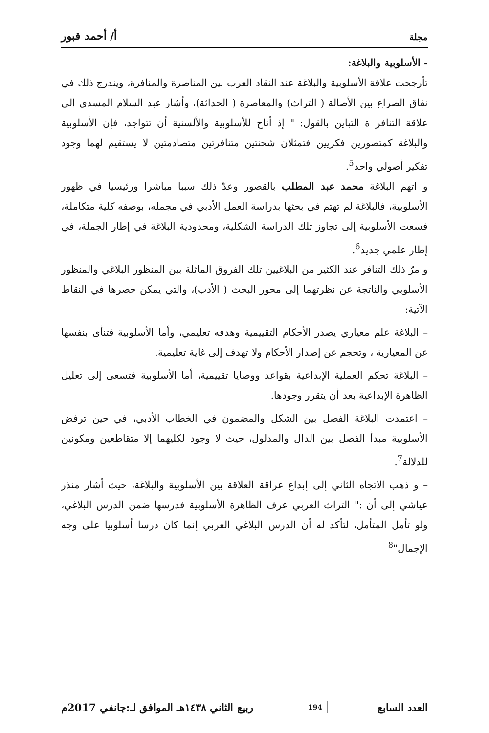مجلة أ/ أحمد قبور
- الأسلوبية والبلاغة:
تأرجحت علاقة الأسلوبية والبلاغة عند النقاد العرب بين المناصرة والمنافرة، ويندرج ذلك في نفاق الصراع بين الأصالة ( التراث) والمعاصرة ( الحداثة)، وأشار عبد السلام المسدي إلى علاقة التنافر ة التباين بالقول: " إذ أتاح للأسلوبية والألسنية أن تتواجد، فإن الأسلوبية والبلاغة كمتصورين فكريين فتمثلان شحنتين متنافرتين متصادمتين لا يستقيم لهما وجود تفكير أصولي واحد<sup>5</sup>.
و اتهم البلاغة محمد عبد المطلب بالقصور وعدّ ذلك سببا مباشرا ورئيسيا في ظهور الأسلوبية، فالبلاغة لم تهتم في بحثها بدراسة العمل الأدبي في مجمله، بوصفه كلية متكاملة، فسعت الأسلوبية إلى تجاوز تلك الدراسة الشكلية، ومحدودية البلاغة في إطار الجملة، في إطار علمي جديد<sup>6</sup>.
و مرّ ذلك التنافر عند الكثير من البلاغيين تلك الفروق الماثلة بين المنظور البلاغي والمنظور الأسلوبي والناتجة عن نظرتهما إلى محور البحث ( الأدب)، والتي يمكن حصرها في النقاط الآتية:
– البلاغة علم معياري يصدر الأحكام التقييمية وهدفه تعليمي، وأما الأسلوبية فتنأى بنفسها عن المعيارية ، وتحجم عن إصدار الأحكام ولا تهدف إلى غاية تعليمية.
– البلاغة تحكم العملية الإبداعية بقواعد ووصايا تقييمية، أما الأسلوبية فتسعى إلى تعليل الظاهرة الإبداعية بعد أن يتقرر وجودها.
– اعتمدت البلاغة الفصل بين الشكل والمضمون في الخطاب الأدبي، في حين ترفض الأسلوبية مبدأ الفصل بين الدال والمدلول، حيث لا وجود لكليهما إلا متقاطعين ومكونين للدلالة<sup>7</sup>.
– و ذهب الاتجاه الثاني إلى إبداع عراقة العلاقة بين الأسلوبية والبلاغة، حيث أشار منذر عياشي إلى أن :" التراث العربي عرف الظاهرة الأسلوبية فدرسها ضمن الدرس البلاغي، ولو تأمل المتأمل، لتأكد له أن الدرس البلاغي العربي إنما كان درسا أسلوبيا على وجه الإجمال"<sup>8</sup>
العدد السابع 194 ربيع الثاني ١٤٣٨هـ الموافق لـ:جانفي 2017م